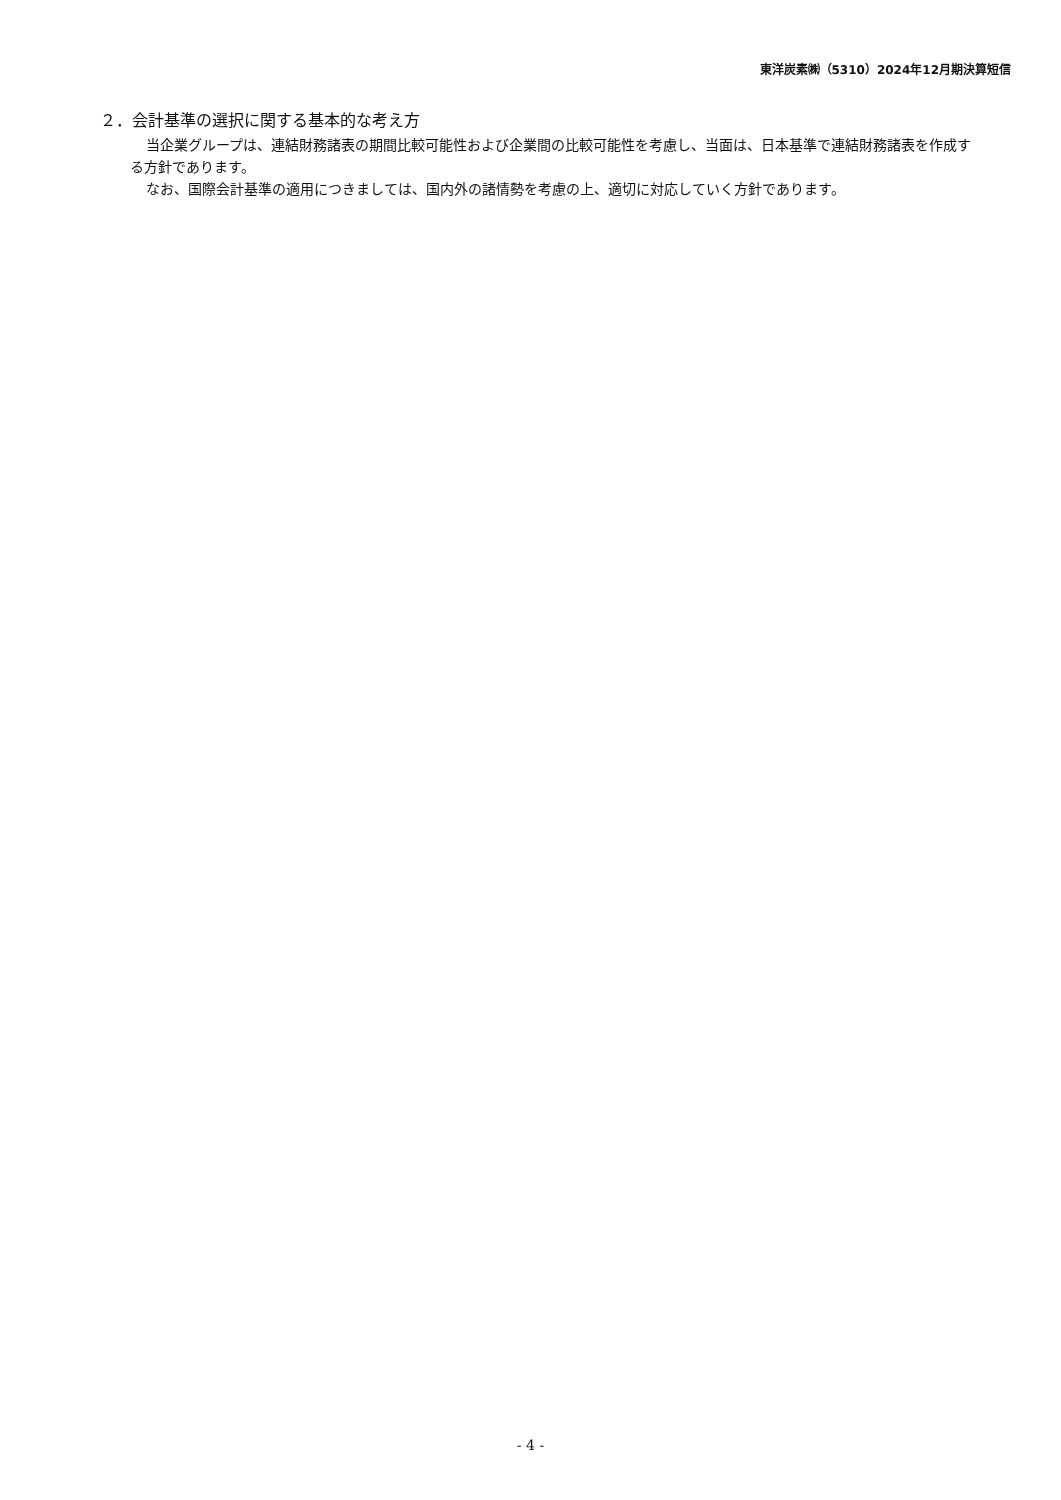東洋炭素㈱（5310）2024年12月期決算短信
２．会計基準の選択に関する基本的な考え方
当企業グループは、連結財務諸表の期間比較可能性および企業間の比較可能性を考慮し、当面は、日本基準で連結財務諸表を作成する方針であります。
なお、国際会計基準の適用につきましては、国内外の諸情勢を考慮の上、適切に対応していく方針であります。
- 4 -